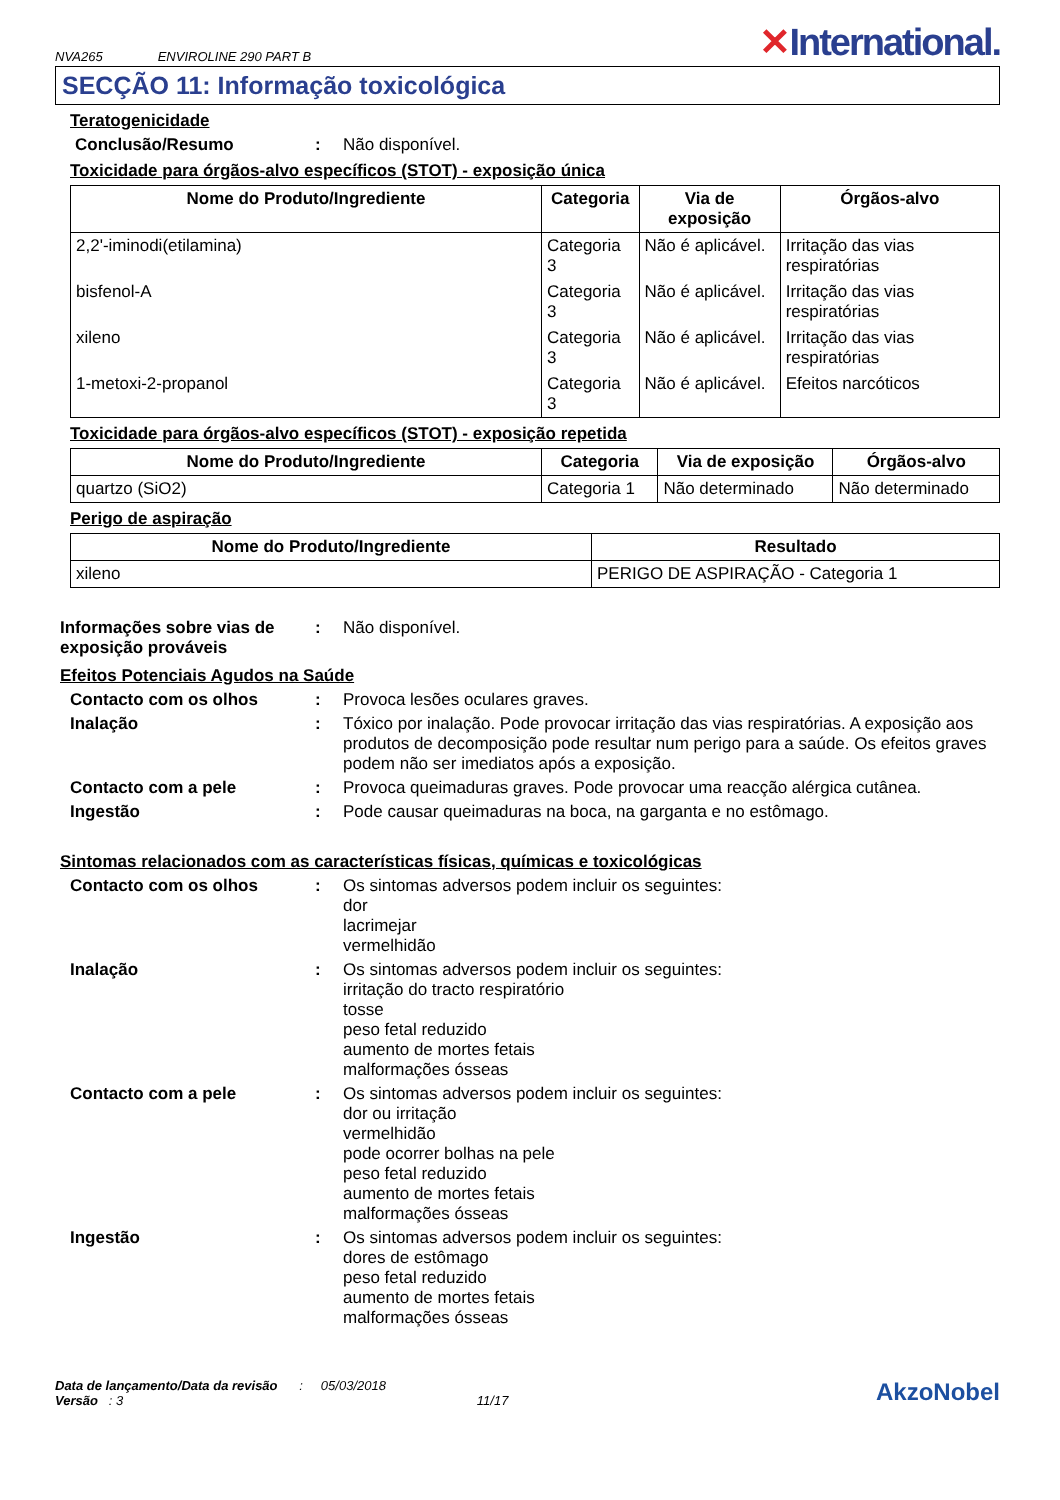NVA265 ENVIROLINE 290 PART B
✕International.
SECÇÃO 11: Informação toxicológica
Teratogenicidade
Conclusão/Resumo : Não disponível.
Toxicidade para órgãos-alvo específicos (STOT) - exposição única
| Nome do Produto/Ingrediente | Categoria | Via de exposição | Órgãos-alvo |
| --- | --- | --- | --- |
| 2,2'-iminodi(etilamina) | Categoria 3 | Não é aplicável. | Irritação das vias respiratórias |
| bisfenol-A | Categoria 3 | Não é aplicável. | Irritação das vias respiratórias |
| xileno | Categoria 3 | Não é aplicável. | Irritação das vias respiratórias |
| 1-metoxi-2-propanol | Categoria 3 | Não é aplicável. | Efeitos narcóticos |
Toxicidade para órgãos-alvo específicos (STOT) - exposição repetida
| Nome do Produto/Ingrediente | Categoria | Via de exposição | Órgãos-alvo |
| --- | --- | --- | --- |
| quartzo (SiO2) | Categoria 1 | Não determinado | Não determinado |
Perigo de aspiração
| Nome do Produto/Ingrediente | Resultado |
| --- | --- |
| xileno | PERIGO DE ASPIRAÇÃO - Categoria 1 |
Informações sobre vias de exposição prováveis
: Não disponível.
Efeitos Potenciais Agudos na Saúde
Contacto com os olhos : Provoca lesões oculares graves.
Inalação : Tóxico por inalação. Pode provocar irritação das vias respiratórias. A exposição aos produtos de decomposição pode resultar num perigo para a saúde. Os efeitos graves podem não ser imediatos após a exposição.
Contacto com a pele : Provoca queimaduras graves. Pode provocar uma reacção alérgica cutânea.
Ingestão : Pode causar queimaduras na boca, na garganta e no estômago.
Sintomas relacionados com as características físicas, químicas e toxicológicas
Contacto com os olhos : Os sintomas adversos podem incluir os seguintes:
dor
lacrimejar
vermelhidão
Inalação : Os sintomas adversos podem incluir os seguintes:
irritação do tracto respiratório
tosse
peso fetal reduzido
aumento de mortes fetais
malformações ósseas
Contacto com a pele : Os sintomas adversos podem incluir os seguintes:
dor ou irritação
vermelhidão
pode ocorrer bolhas na pele
peso fetal reduzido
aumento de mortes fetais
malformações ósseas
Ingestão : Os sintomas adversos podem incluir os seguintes:
dores de estômago
peso fetal reduzido
aumento de mortes fetais
malformações ósseas
Data de lançamento/Data da revisão : 05/03/2018
Versão : 3 11/17
AkzoNobel